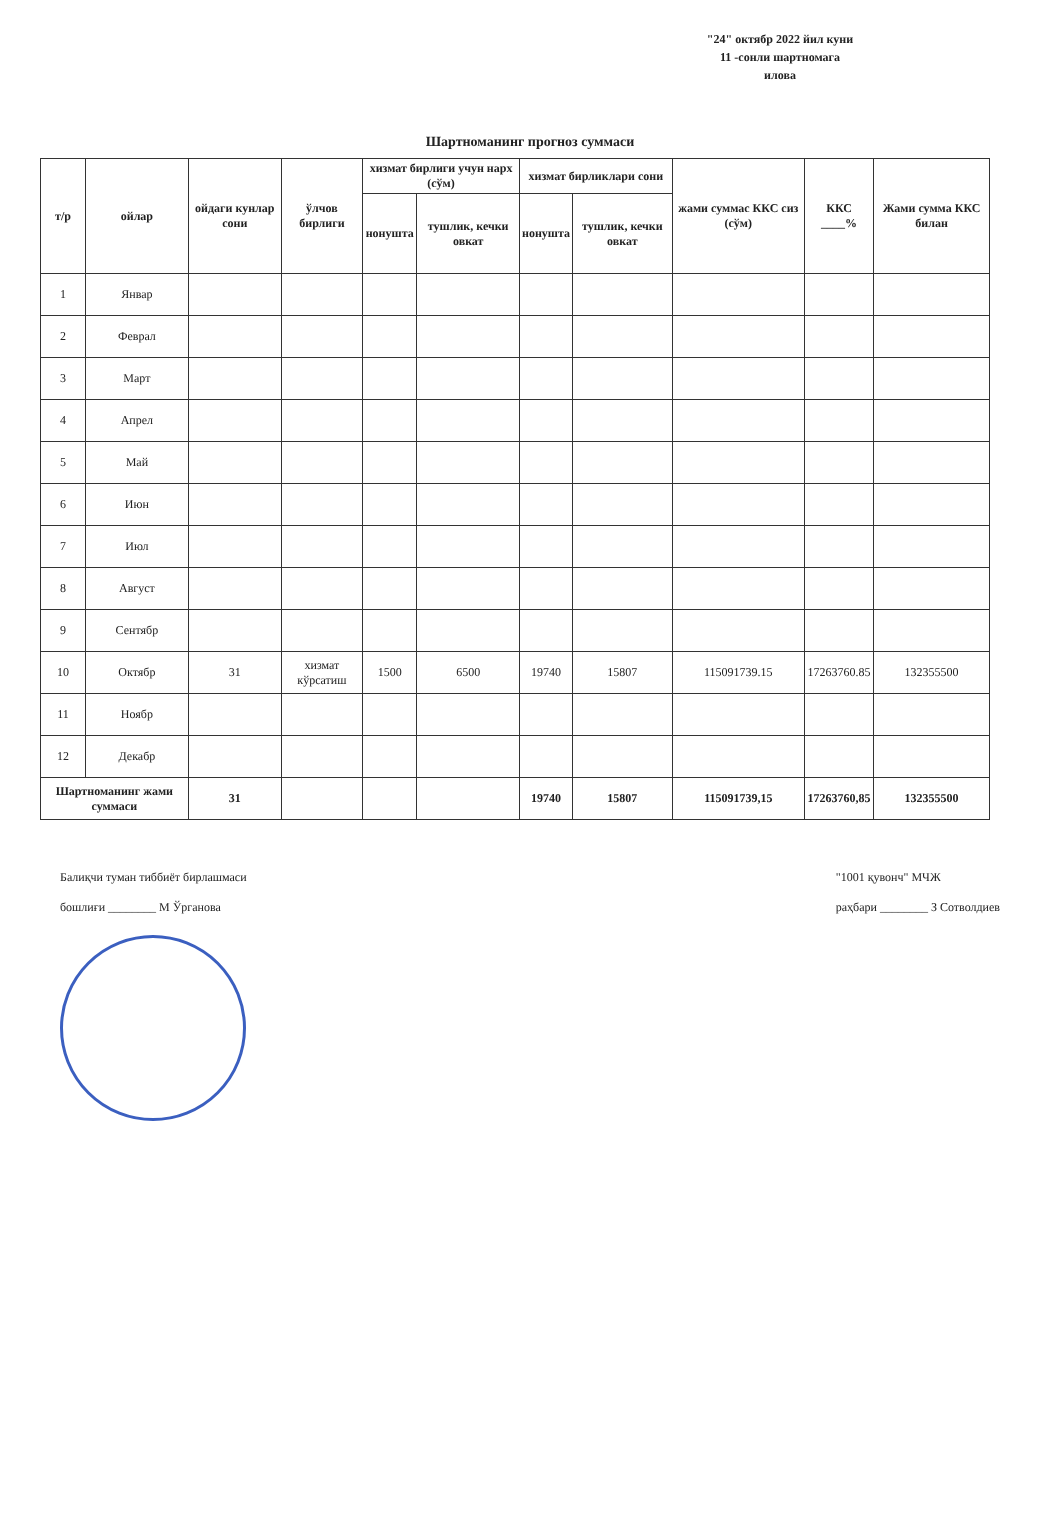"24" октябр 2022 йил куни
11 -сонли шартномага
илова
Шартноманинг прогноз суммаси
| т/р | ойлар | ойдаги кунлар сони | ўлчов бирлиги | хизмат бирлиги учун нарх (сўм) | | хизмат бирликлари сони | | жами суммас ККС сиз (сўм) | ККС ____% | Жами сумма ККС билан |
| --- | --- | --- | --- | --- | --- | --- | --- | --- | --- | --- |
| | | | | нонушта | тушлик, кечки овкат | нонушта | тушлик, кечки овкат | | | |
| 1 | Январ | | | | | | | | | |
| 2 | Феврал | | | | | | | | | |
| 3 | Март | | | | | | | | | |
| 4 | Апрел | | | | | | | | | |
| 5 | Май | | | | | | | | | |
| 6 | Июн | | | | | | | | | |
| 7 | Июл | | | | | | | | | |
| 8 | Август | | | | | | | | | |
| 9 | Сентябр | | | | | | | | | |
| 10 | Октябр | 31 | хизмат кўрсатиш | 1500 | 6500 | 19740 | 15807 | 115091739.15 | 17263760.85 | 132355500 |
| 11 | Ноябр | | | | | | | | | |
| 12 | Декабр | | | | | | | | | |
| Шартноманинг жами суммаси | | 31 | | | | 19740 | 15807 | 115091739,15 | 17263760,85 | 132355500 |
Балиқчи туман тиббиёт бирлашмаси
бошлиғи ________ М Ўрганова
"1001 қувонч" МЧЖ
раҳбари ________ З Сотволдиев